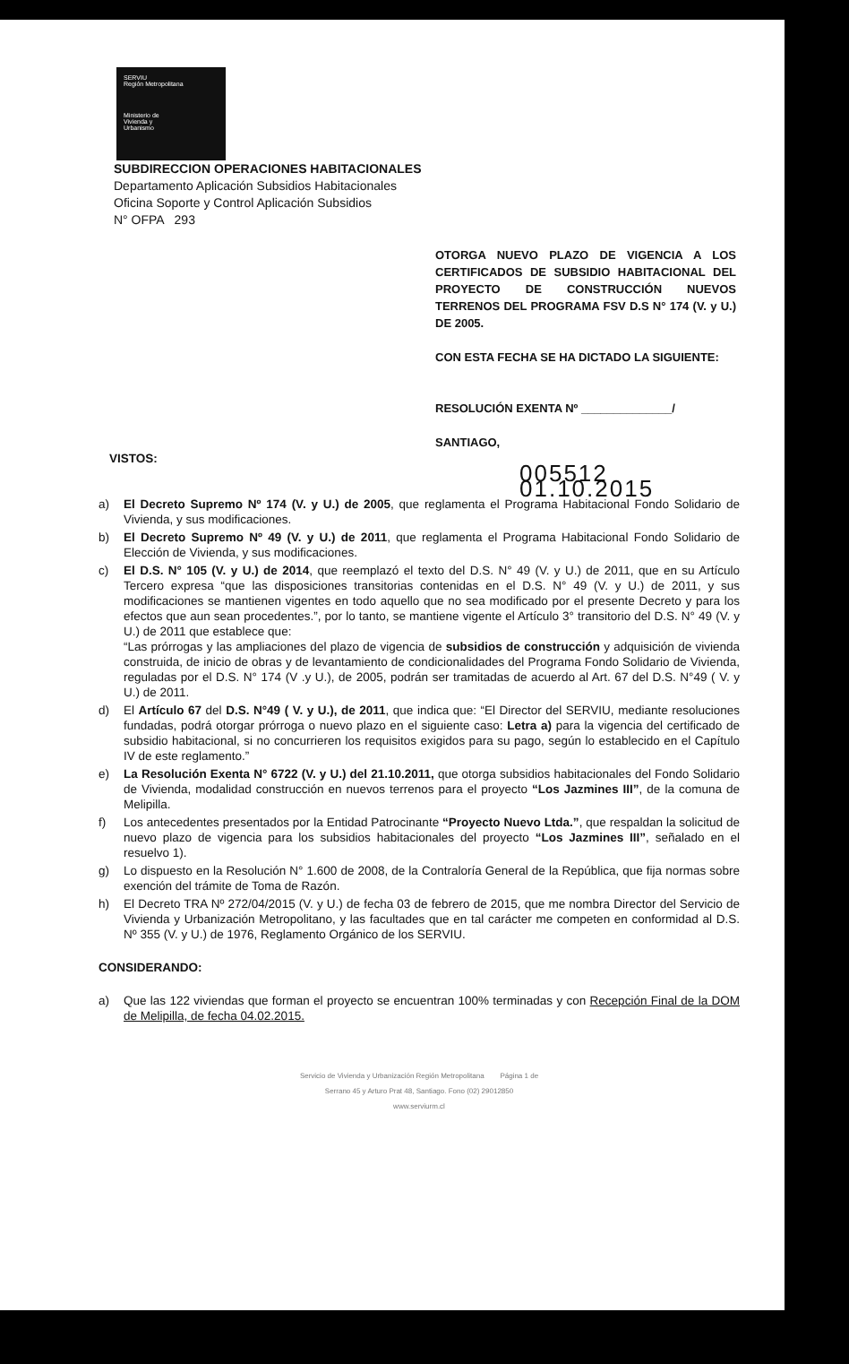SERVIU
Región Metropolitana
Ministerio de
Vivienda y
Urbanismo
SUBDIRECCION OPERACIONES HABITACIONALES
Departamento Aplicación Subsidios Habitacionales
Oficina Soporte y Control Aplicación Subsidios
N° OFPA 293
OTORGA NUEVO PLAZO DE VIGENCIA A LOS CERTIFICADOS DE SUBSIDIO HABITACIONAL DEL PROYECTO DE CONSTRUCCIÓN NUEVOS TERRENOS DEL PROGRAMA FSV D.S N° 174 (V. y U.) DE 2005.
CON ESTA FECHA SE HA DICTADO LA SIGUIENTE:
RESOLUCIÓN EXENTA Nº ______________/
SANTIAGO,
VISTOS:
005512 01.10.2015
a) El Decreto Supremo Nº 174 (V. y U.) de 2005, que reglamenta el Programa Habitacional Fondo Solidario de Vivienda, y sus modificaciones.
b) El Decreto Supremo Nº 49 (V. y U.) de 2011, que reglamenta el Programa Habitacional Fondo Solidario de Elección de Vivienda, y sus modificaciones.
c) El D.S. N° 105 (V. y U.) de 2014, que reemplazó el texto del D.S. N° 49 (V. y U.) de 2011, que en su Artículo Tercero expresa “que las disposiciones transitorias contenidas en el D.S. N° 49 (V. y U.) de 2011, y sus modificaciones se mantienen vigentes en todo aquello que no sea modificado por el presente Decreto y para los efectos que aun sean procedentes.”, por lo tanto, se mantiene vigente el Artículo 3° transitorio del D.S. N° 49 (V. y U.) de 2011 que establece que:
“Las prórrogas y las ampliaciones del plazo de vigencia de subsidios de construcción y adquisición de vivienda construida, de inicio de obras y de levantamiento de condicionalidades del Programa Fondo Solidario de Vivienda, reguladas por el D.S. N° 174 (V .y U.), de 2005, podrán ser tramitadas de acuerdo al Art. 67 del D.S. N°49 ( V. y U.) de 2011.
d) El Artículo 67 del D.S. N°49 ( V. y U.), de 2011, que indica que: “El Director del SERVIU, mediante resoluciones fundadas, podrá otorgar prórroga o nuevo plazo en el siguiente caso: Letra a) para la vigencia del certificado de subsidio habitacional, si no concurrieren los requisitos exigidos para su pago, según lo establecido en el Capítulo IV de este reglamento.”
e) La Resolución Exenta N° 6722 (V. y U.) del 21.10.2011, que otorga subsidios habitacionales del Fondo Solidario de Vivienda, modalidad construcción en nuevos terrenos para el proyecto “Los Jazmines III”, de la comuna de Melipilla.
f) Los antecedentes presentados por la Entidad Patrocinante “Proyecto Nuevo Ltda.”, que respaldan la solicitud de nuevo plazo de vigencia para los subsidios habitacionales del proyecto “Los Jazmines III”, señalado en el resuelvo 1).
g) Lo dispuesto en la Resolución N° 1.600 de 2008, de la Contraloría General de la República, que fija normas sobre exención del trámite de Toma de Razón.
h) El Decreto TRA Nº 272/04/2015 (V. y U.) de fecha 03 de febrero de 2015, que me nombra Director del Servicio de Vivienda y Urbanización Metropolitano, y las facultades que en tal carácter me competen en conformidad al D.S. Nº 355 (V. y U.) de 1976, Reglamento Orgánico de los SERVIU.
CONSIDERANDO:
a) Que las 122 viviendas que forman el proyecto se encuentran 100% terminadas y con Recepción Final de la DOM de Melipilla, de fecha 04.02.2015.
Servicio de Vivienda y Urbanización Región Metropolitana Página 1 de
Serrano 45 y Arturo Prat 48, Santiago. Fono (02) 29012850
www.serviurm.cl